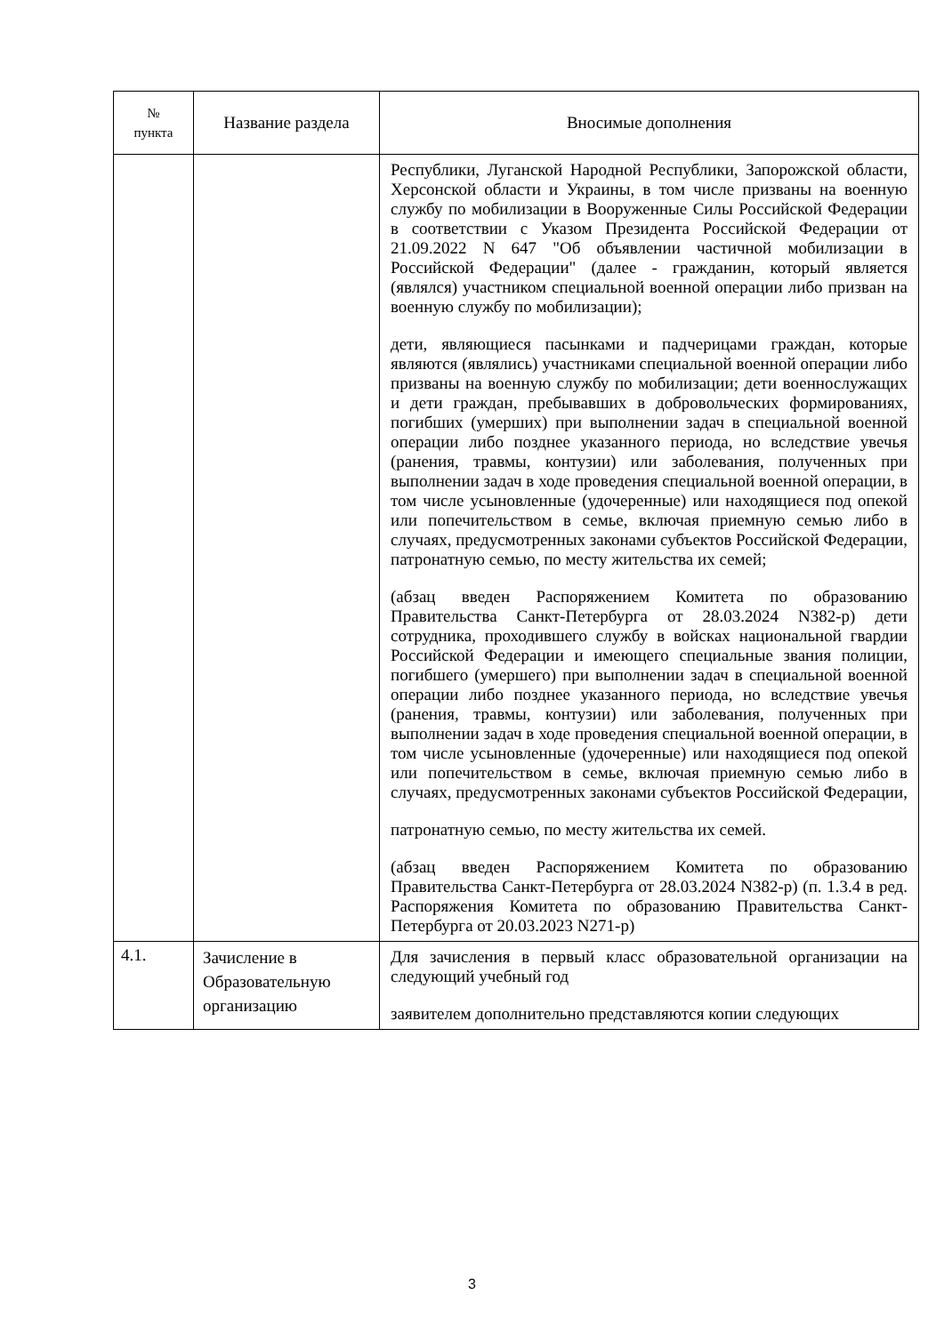| № пункта | Название раздела | Вносимые дополнения |
| --- | --- | --- |
| | | Республики, Луганской Народной Республики, Запорожской области, Херсонской области и Украины, в том числе призваны на военную службу по мобилизации в Вооруженные Силы Российской Федерации в соответствии с Указом Президента Российской Федерации от 21.09.2022 N 647 "Об объявлении частичной мобилизации в Российской Федерации" (далее - гражданин, который является (являлся) участником специальной военной операции либо призван на военную службу по мобилизации); дети, являющиеся пасынками и падчерицами граждан, которые являются (являлись) участниками специальной военной операции либо призваны на военную службу по мобилизации; дети военнослужащих и дети граждан, пребывавших в добровольческих формированиях, погибших (умерших) при выполнении задач в специальной военной операции либо позднее указанного периода, но вследствие увечья (ранения, травмы, контузии) или заболевания, полученных при выполнении задач в ходе проведения специальной военной операции, в том числе усыновленные (удочеренные) или находящиеся под опекой или попечительством в семье, включая приемную семью либо в случаях, предусмотренных законами субъектов Российской Федерации, патронатную семью, по месту жительства их семей; (абзац введен Распоряжением Комитета по образованию Правительства Санкт-Петербурга от 28.03.2024 N382-р) дети сотрудника, проходившего службу в войсках национальной гвардии Российской Федерации и имеющего специальные звания полиции, погибшего (умершего) при выполнении задач в специальной военной операции либо позднее указанного периода, но вследствие увечья (ранения, травмы, контузии) или заболевания, полученных при выполнении задач в ходе проведения специальной военной операции, в том числе усыновленные (удочеренные) или находящиеся под опекой или попечительством в семье, включая приемную семью либо в случаях, предусмотренных законами субъектов Российской Федерации, патронатную семью, по месту жительства их семей. (абзац введен Распоряжением Комитета по образованию Правительства Санкт-Петербурга от 28.03.2024 N382-р) (п. 1.3.4 в ред. Распоряжения Комитета по образованию Правительства Санкт-Петербурга от 20.03.2023 N271-р) |
| 4.1. | Зачисление в Образовательную организацию | Для зачисления в первый класс образовательной организации на следующий учебный год заявителем дополнительно представляются копии следующих |
3